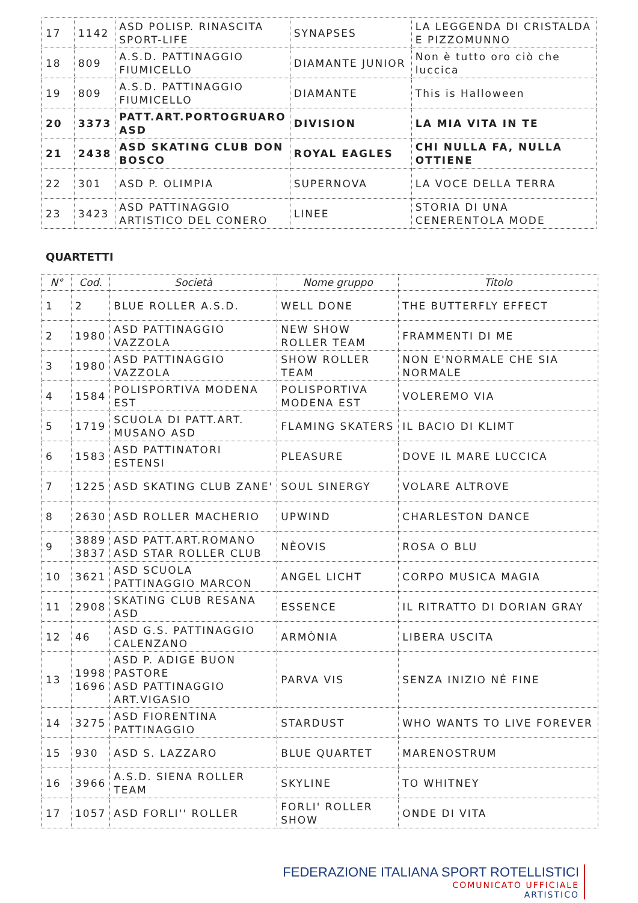| 17 | 1142 | ASD POLISP. RINASCITA SPORT-LIFE | SYNAPSES | LA LEGGENDA DI CRISTALDA E PIZZOMUNNO |
| 18 | 809 | A.S.D. PATTINAGGIO FIUMICELLO | DIAMANTE JUNIOR | Non è tutto oro ciò che luccica |
| 19 | 809 | A.S.D. PATTINAGGIO FIUMICELLO | DIAMANTE | This is Halloween |
| 20 | 3373 | PATT.ART.PORTOGRUARO ASD | DIVISION | LA MIA VITA IN TE |
| 21 | 2438 | ASD SKATING CLUB DON BOSCO | ROYAL EAGLES | CHI NULLA FA, NULLA OTTIENE |
| 22 | 301 | ASD P. OLIMPIA | SUPERNOVA | LA VOCE DELLA TERRA |
| 23 | 3423 | ASD PATTINAGGIO ARTISTICO DEL CONERO | LINEE | STORIA DI UNA CENERENTOLA MODE |
QUARTETTI
| N° | Cod. | Società | Nome gruppo | Titolo |
| --- | --- | --- | --- | --- |
| 1 | 2 | BLUE ROLLER A.S.D. | WELL DONE | THE BUTTERFLY EFFECT |
| 2 | 1980 | ASD PATTINAGGIO VAZZOLA | NEW SHOW ROLLER TEAM | FRAMMENTI DI ME |
| 3 | 1980 | ASD PATTINAGGIO VAZZOLA | SHOW ROLLER TEAM | NON E'NORMALE CHE SIA NORMALE |
| 4 | 1584 | POLISPORTIVA MODENA EST | POLISPORTIVA MODENA EST | VOLEREMO VIA |
| 5 | 1719 | SCUOLA DI PATT.ART. MUSANO ASD | FLAMING SKATERS | IL BACIO DI KLIMT |
| 6 | 1583 | ASD PATTINATORI ESTENSI | PLEASURE | DOVE IL MARE LUCCICA |
| 7 | 1225 | ASD SKATING CLUB ZANE' | SOUL SINERGY | VOLARE ALTROVE |
| 8 | 2630 | ASD ROLLER MACHERIO | UPWIND | CHARLESTON DANCE |
| 9 | 3889 3837 | ASD PATT.ART.ROMANO ASD STAR ROLLER CLUB | NÈOVIS | ROSA O BLU |
| 10 | 3621 | ASD SCUOLA PATTINAGGIO MARCON | ANGEL LICHT | CORPO MUSICA MAGIA |
| 11 | 2908 | SKATING CLUB RESANA ASD | ESSENCE | IL RITRATTO DI DORIAN GRAY |
| 12 | 46 | ASD G.S. PATTINAGGIO CALENZANO | ARMÒNIA | LIBERA USCITA |
| 13 | 1998 1696 | ASD P. ADIGE BUON PASTORE ASD PATTINAGGIO ART.VIGASIO | PARVA VIS | SENZA INIZIO NÉ FINE |
| 14 | 3275 | ASD FIORENTINA PATTINAGGIO | STARDUST | WHO WANTS TO LIVE FOREVER |
| 15 | 930 | ASD S. LAZZARO | BLUE QUARTET | MARENOSTRUM |
| 16 | 3966 | A.S.D. SIENA ROLLER TEAM | SKYLINE | TO WHITNEY |
| 17 | 1057 | ASD FORLI'' ROLLER | FORLI' ROLLER SHOW | ONDE DI VITA |
FEDERAZIONE ITALIANA SPORT ROTELLISTICI
COMUNICATO UFFICIALE
ARTISTICO